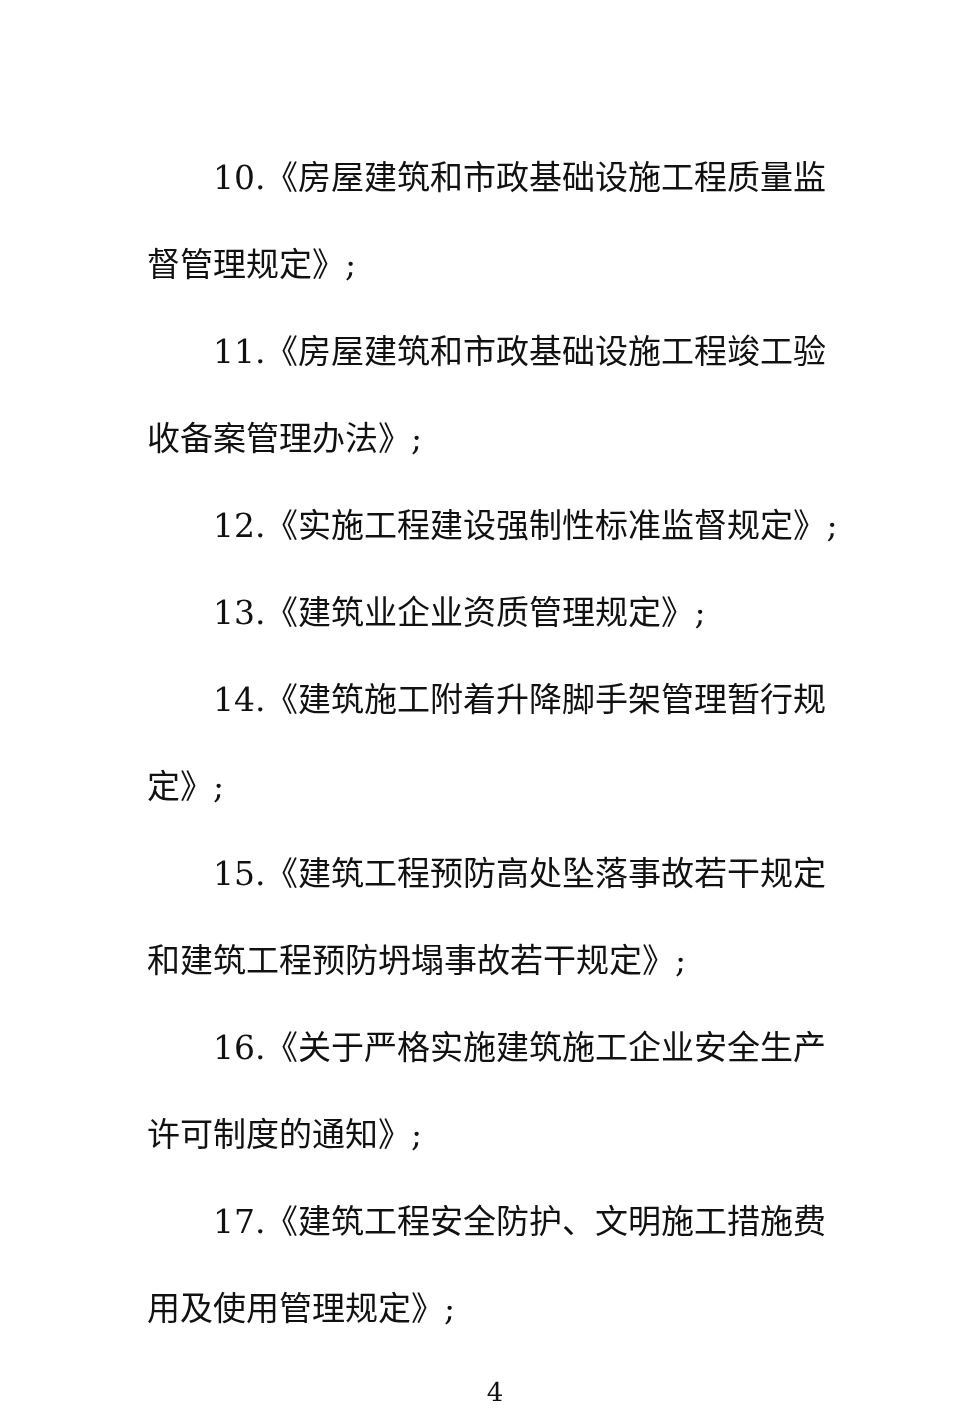10.《房屋建筑和市政基础设施工程质量监督管理规定》;
11.《房屋建筑和市政基础设施工程竣工验收备案管理办法》;
12.《实施工程建设强制性标准监督规定》;
13.《建筑业企业资质管理规定》;
14.《建筑施工附着升降脚手架管理暂行规定》;
15.《建筑工程预防高处坠落事故若干规定和建筑工程预防坍塌事故若干规定》;
16.《关于严格实施建筑施工企业安全生产许可制度的通知》;
17.《建筑工程安全防护、文明施工措施费用及使用管理规定》;
4